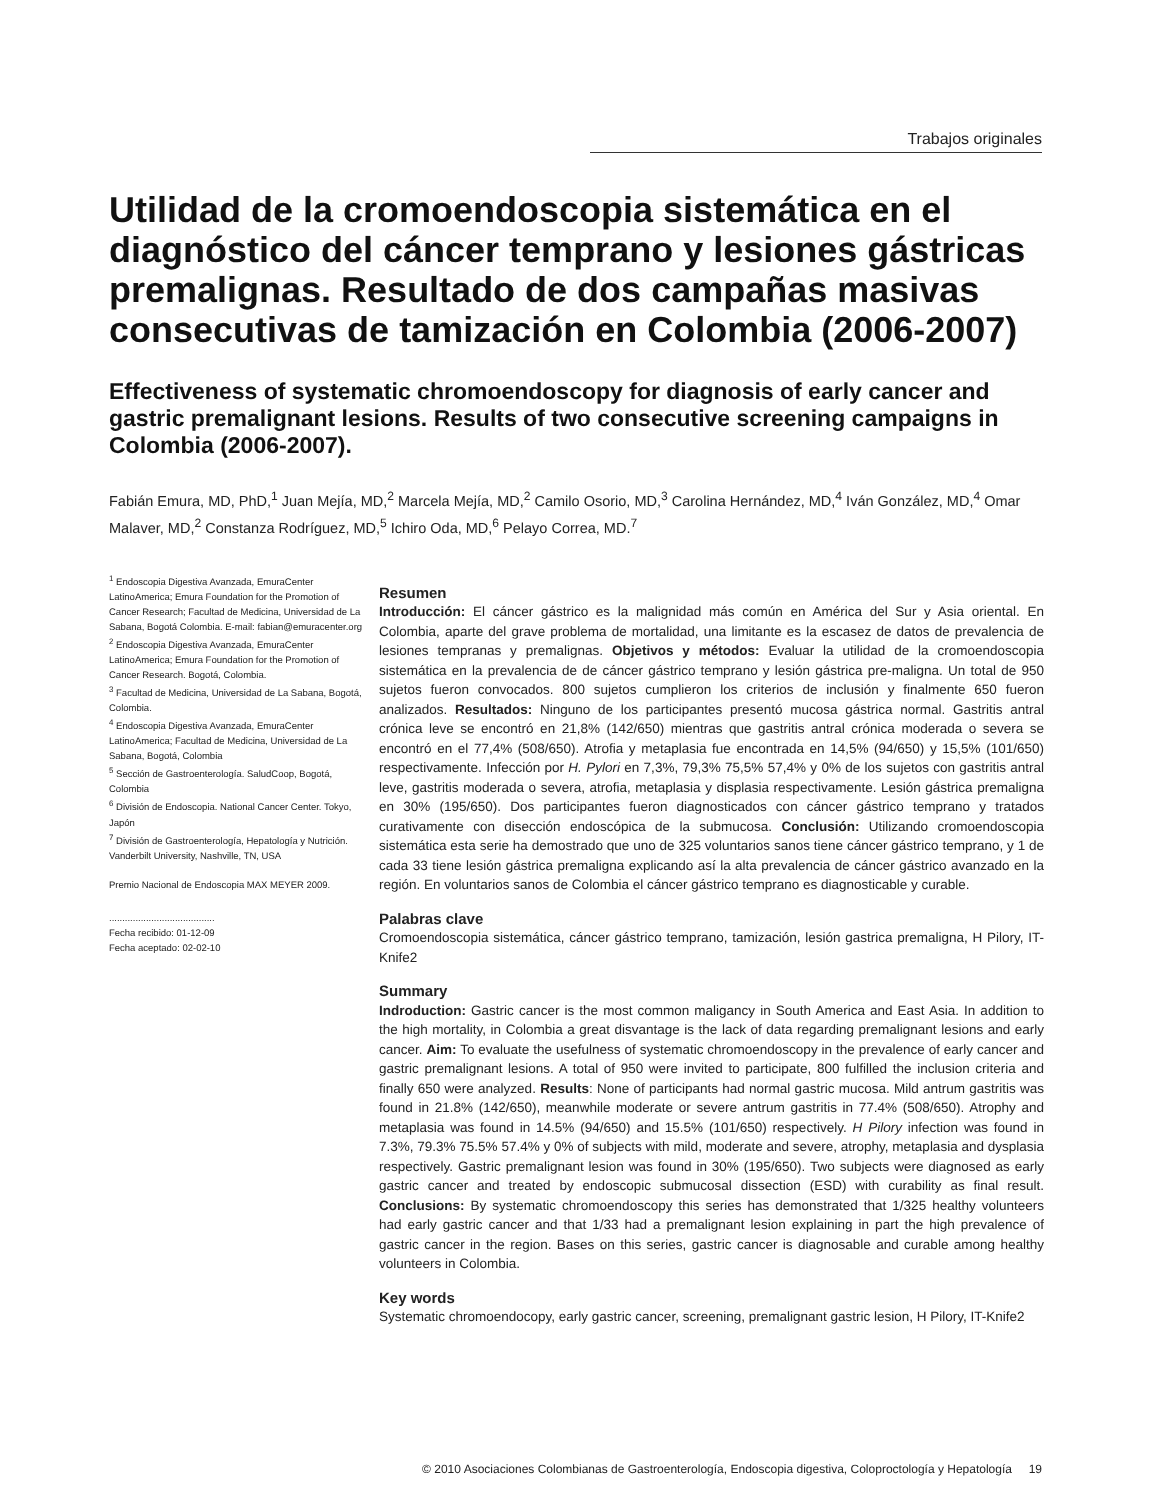Trabajos originales
Utilidad de la cromoendoscopia sistemática en el diagnóstico del cáncer temprano y lesiones gástricas premalignas. Resultado de dos campañas masivas consecutivas de tamización en Colombia (2006-2007)
Effectiveness of systematic chromoendoscopy for diagnosis of early cancer and gastric premalignant lesions. Results of two consecutive screening campaigns in Colombia (2006-2007).
Fabián Emura, MD, PhD,<sup>1</sup> Juan Mejía, MD,<sup>2</sup> Marcela Mejía, MD,<sup>2</sup> Camilo Osorio, MD,<sup>3</sup> Carolina Hernández, MD,<sup>4</sup> Iván González, MD,<sup>4</sup> Omar Malaver, MD,<sup>2</sup> Constanza Rodríguez, MD,<sup>5</sup> Ichiro Oda, MD,<sup>6</sup> Pelayo Correa, MD.<sup>7</sup>
<sup>1</sup> Endoscopia Digestiva Avanzada, EmuraCenter LatinoAmerica; Emura Foundation for the Promotion of Cancer Research; Facultad de Medicina, Universidad de La Sabana, Bogotá Colombia. E-mail: fabian@emuracenter.org
<sup>2</sup> Endoscopia Digestiva Avanzada, EmuraCenter LatinoAmerica; Emura Foundation for the Promotion of Cancer Research. Bogotá, Colombia.
<sup>3</sup> Facultad de Medicina, Universidad de La Sabana, Bogotá, Colombia.
<sup>4</sup> Endoscopia Digestiva Avanzada, EmuraCenter LatinoAmerica; Facultad de Medicina, Universidad de La Sabana, Bogotá, Colombia
<sup>5</sup> Sección de Gastroenterología. SaludCoop, Bogotá, Colombia
<sup>6</sup> División de Endoscopia. National Cancer Center. Tokyo, Japón
<sup>7</sup> División de Gastroenterología, Hepatología y Nutrición. Vanderbilt University, Nashville, TN, USA
Premio Nacional de Endoscopia MAX MEYER 2009.
........................................
Fecha recibido: 01-12-09
Fecha aceptado: 02-02-10
Resumen
Introducción: El cáncer gástrico es la malignidad más común en América del Sur y Asia oriental. En Colombia, aparte del grave problema de mortalidad, una limitante es la escasez de datos de prevalencia de lesiones tempranas y premalignas. Objetivos y métodos: Evaluar la utilidad de la cromoendoscopia sistemática en la prevalencia de de cáncer gástrico temprano y lesión gástrica pre-maligna. Un total de 950 sujetos fueron convocados. 800 sujetos cumplieron los criterios de inclusión y finalmente 650 fueron analizados. Resultados: Ninguno de los participantes presentó mucosa gástrica normal. Gastritis antral crónica leve se encontró en 21,8% (142/650) mientras que gastritis antral crónica moderada o severa se encontró en el 77,4% (508/650). Atrofia y metaplasia fue encontrada en 14,5% (94/650) y 15,5% (101/650) respectivamente. Infección por H. Pylori en 7,3%, 79,3% 75,5% 57,4% y 0% de los sujetos con gastritis antral leve, gastritis moderada o severa, atrofia, metaplasia y displasia respectivamente. Lesión gástrica premaligna en 30% (195/650). Dos participantes fueron diagnosticados con cáncer gástrico temprano y tratados curativamente con disección endoscópica de la submucosa. Conclusión: Utilizando cromoendoscopia sistemática esta serie ha demostrado que uno de 325 voluntarios sanos tiene cáncer gástrico temprano, y 1 de cada 33 tiene lesión gástrica premaligna explicando así la alta prevalencia de cáncer gástrico avanzado en la región. En voluntarios sanos de Colombia el cáncer gástrico temprano es diagnosticable y curable.
Palabras clave
Cromoendoscopia sistemática, cáncer gástrico temprano, tamización, lesión gastrica premaligna, H Pilory, IT-Knife2
Summary
Indroduction: Gastric cancer is the most common maligancy in South America and East Asia. In addition to the high mortality, in Colombia a great disvantage is the lack of data regarding premalignant lesions and early cancer. Aim: To evaluate the usefulness of systematic chromoendoscopy in the prevalence of early cancer and gastric premalignant lesions. A total of 950 were invited to participate, 800 fulfilled the inclusion criteria and finally 650 were analyzed. Results: None of participants had normal gastric mucosa. Mild antrum gastritis was found in 21.8% (142/650), meanwhile moderate or severe antrum gastritis in 77.4% (508/650). Atrophy and metaplasia was found in 14.5% (94/650) and 15.5% (101/650) respectively. H Pilory infection was found in 7.3%, 79.3% 75.5% 57.4% y 0% of subjects with mild, moderate and severe, atrophy, metaplasia and dysplasia respectively. Gastric premalignant lesion was found in 30% (195/650). Two subjects were diagnosed as early gastric cancer and treated by endoscopic submucosal dissection (ESD) with curability as final result. Conclusions: By systematic chromoendoscopy this series has demonstrated that 1/325 healthy volunteers had early gastric cancer and that 1/33 had a premalignant lesion explaining in part the high prevalence of gastric cancer in the region. Bases on this series, gastric cancer is diagnosable and curable among healthy volunteers in Colombia.
Key words
Systematic chromoendocopy, early gastric cancer, screening, premalignant gastric lesion, H Pilory, IT-Knife2
© 2010 Asociaciones Colombianas de Gastroenterología, Endoscopia digestiva, Coloproctología y Hepatología 19